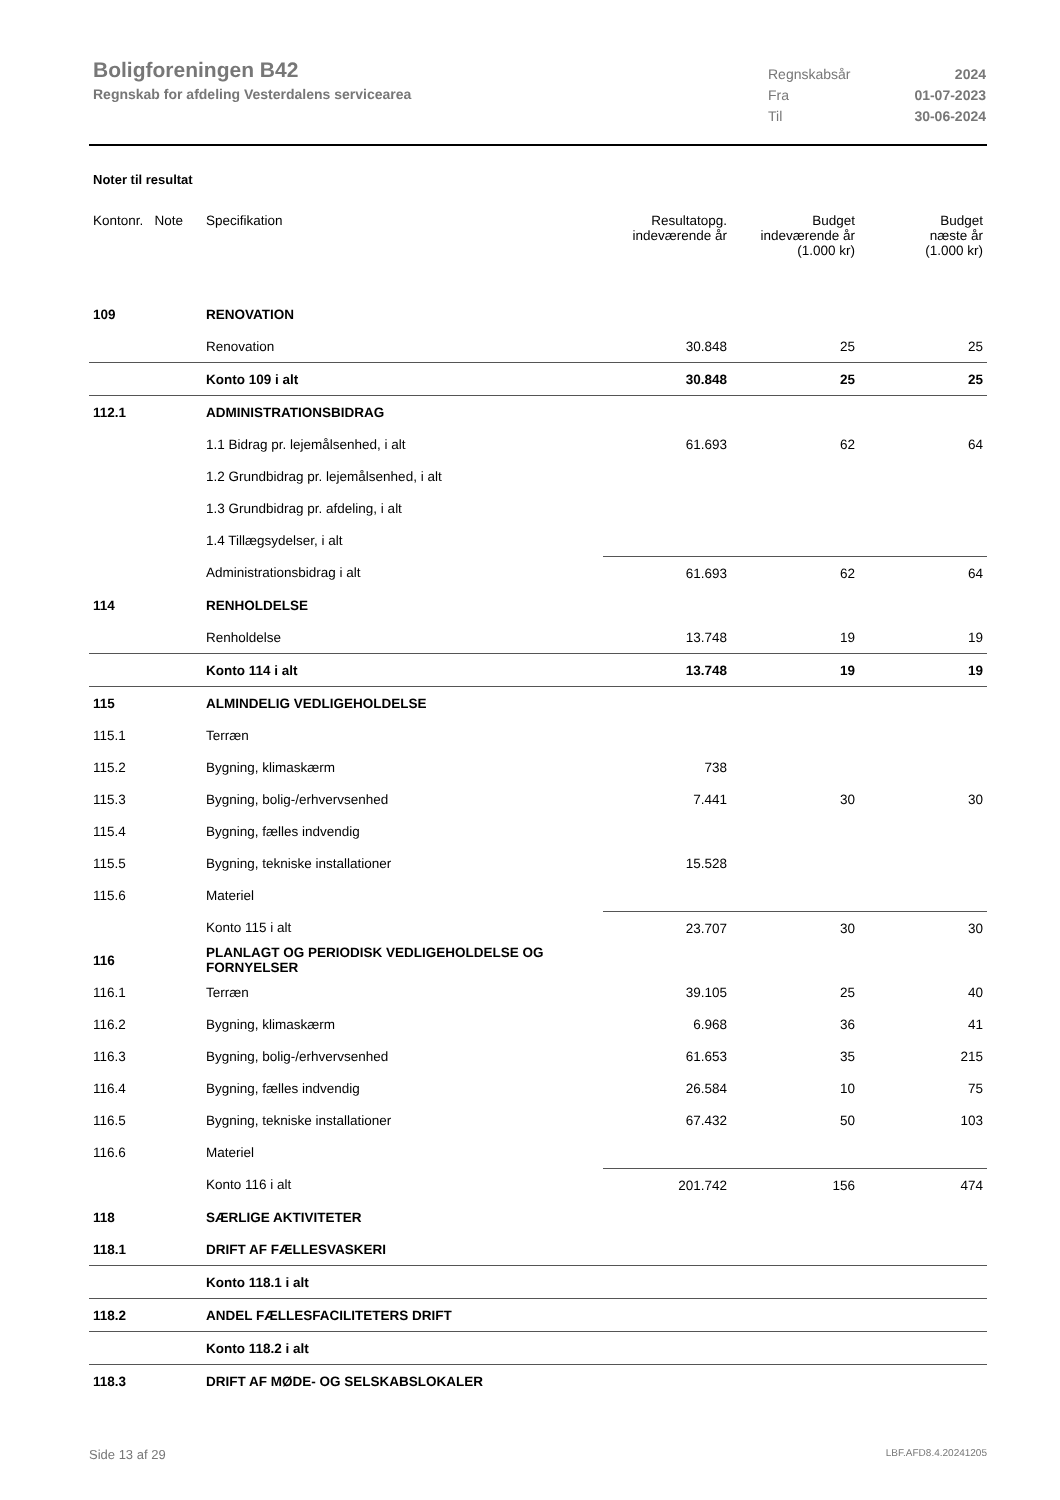Boligforeningen B42
Regnskab for afdeling Vesterdalens servicearea
Regnskabsår 2024
Fra 01-07-2023
Til 30-06-2024
Noter til resultat
| Kontonr. Note | Specifikation | Resultatopg. indeværende år | Budget indeværende år (1.000 kr) | Budget næste år (1.000 kr) |
| --- | --- | --- | --- | --- |
| 109 | RENOVATION | | | |
| | Renovation | 30.848 | 25 | 25 |
| | Konto 109 i alt | 30.848 | 25 | 25 |
| 112.1 | ADMINISTRATIONSBIDRAG | | | |
| | 1.1 Bidrag pr. lejemålsenhed, i alt | 61.693 | 62 | 64 |
| | 1.2 Grundbidrag pr. lejemålsenhed, i alt | | | |
| | 1.3 Grundbidrag pr. afdeling, i alt | | | |
| | 1.4 Tillægsydelser, i alt | | | |
| | Administrationsbidrag i alt | 61.693 | 62 | 64 |
| 114 | RENHOLDELSE | | | |
| | Renholdelse | 13.748 | 19 | 19 |
| | Konto 114 i alt | 13.748 | 19 | 19 |
| 115 | ALMINDELIG VEDLIGEHOLDELSE | | | |
| 115.1 | Terræn | | | |
| 115.2 | Bygning, klimaskærm | 738 | | |
| 115.3 | Bygning, bolig-/erhvervsenhed | 7.441 | 30 | 30 |
| 115.4 | Bygning, fælles indvendig | | | |
| 115.5 | Bygning, tekniske installationer | 15.528 | | |
| 115.6 | Materiel | | | |
| | Konto 115 i alt | 23.707 | 30 | 30 |
| 116 | PLANLAGT OG PERIODISK VEDLIGEHOLDELSE OG FORNYELSER | | | |
| 116.1 | Terræn | 39.105 | 25 | 40 |
| 116.2 | Bygning, klimaskærm | 6.968 | 36 | 41 |
| 116.3 | Bygning, bolig-/erhvervsenhed | 61.653 | 35 | 215 |
| 116.4 | Bygning, fælles indvendig | 26.584 | 10 | 75 |
| 116.5 | Bygning, tekniske installationer | 67.432 | 50 | 103 |
| 116.6 | Materiel | | | |
| | Konto 116 i alt | 201.742 | 156 | 474 |
| 118 | SÆRLIGE AKTIVITETER | | | |
| 118.1 | DRIFT AF FÆLLESVASKERI | | | |
| | Konto 118.1 i alt | | | |
| 118.2 | ANDEL FÆLLESFACILITETERS DRIFT | | | |
| | Konto 118.2 i alt | | | |
| 118.3 | DRIFT AF MØDE- OG SELSKABSLOKALER | | | |
Side 13 af 29 LBF.AFD8.4.20241205